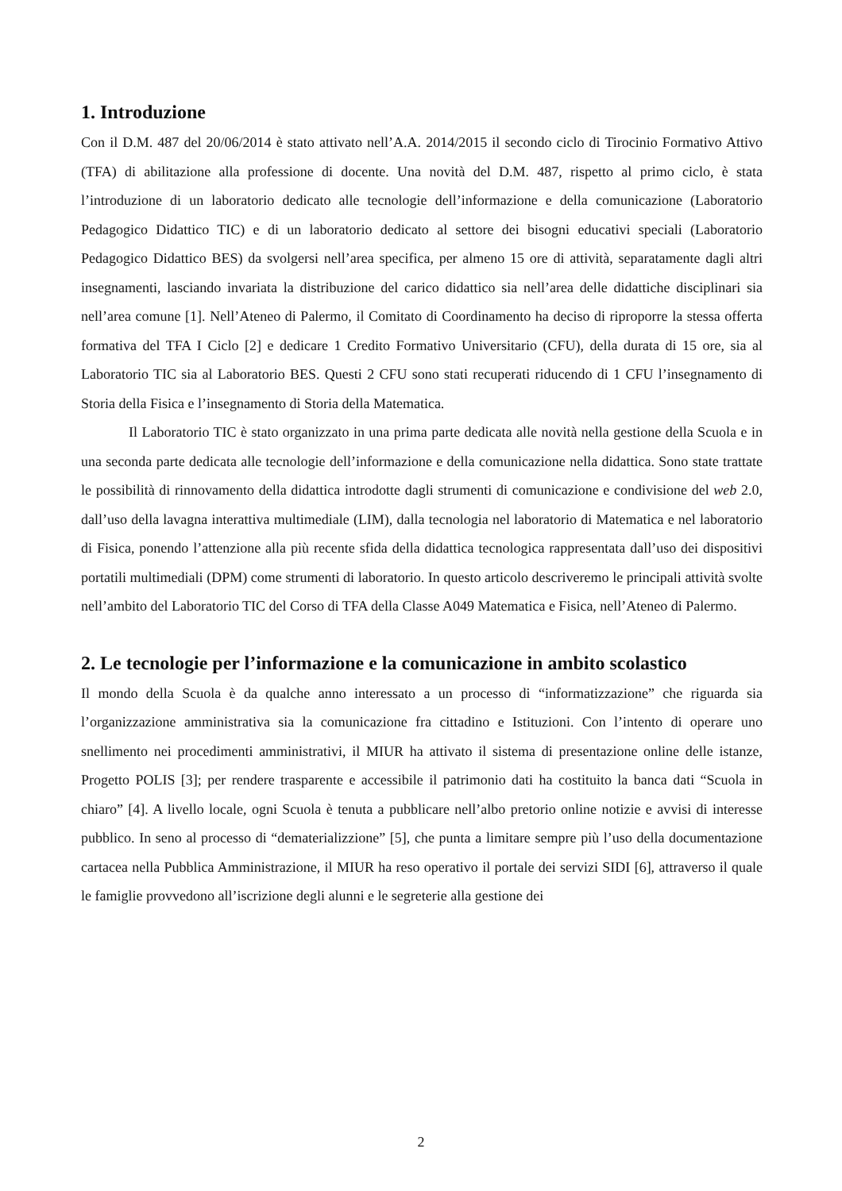1. Introduzione
Con il D.M. 487 del 20/06/2014 è stato attivato nell’A.A. 2014/2015 il secondo ciclo di Tirocinio Formativo Attivo (TFA) di abilitazione alla professione di docente. Una novità del D.M. 487, rispetto al primo ciclo, è stata l’introduzione di un laboratorio dedicato alle tecnologie dell’informazione e della comunicazione (Laboratorio Pedagogico Didattico TIC) e di un laboratorio dedicato al settore dei bisogni educativi speciali (Laboratorio Pedagogico Didattico BES) da svolgersi nell’area specifica, per almeno 15 ore di attività, separatamente dagli altri insegnamenti, lasciando invariata la distribuzione del carico didattico sia nell’area delle didattiche disciplinari sia nell’area comune [1]. Nell’Ateneo di Palermo, il Comitato di Coordinamento ha deciso di riproporre la stessa offerta formativa del TFA I Ciclo [2] e dedicare 1 Credito Formativo Universitario (CFU), della durata di 15 ore, sia al Laboratorio TIC sia al Laboratorio BES. Questi 2 CFU sono stati recuperati riducendo di 1 CFU l’insegnamento di Storia della Fisica e l’insegnamento di Storia della Matematica.
Il Laboratorio TIC è stato organizzato in una prima parte dedicata alle novità nella gestione della Scuola e in una seconda parte dedicata alle tecnologie dell’informazione e della comunicazione nella didattica. Sono state trattate le possibilità di rinnovamento della didattica introdotte dagli strumenti di comunicazione e condivisione del web 2.0, dall’uso della lavagna interattiva multimediale (LIM), dalla tecnologia nel laboratorio di Matematica e nel laboratorio di Fisica, ponendo l’attenzione alla più recente sfida della didattica tecnologica rappresentata dall’uso dei dispositivi portatili multimediali (DPM) come strumenti di laboratorio. In questo articolo descriveremo le principali attività svolte nell’ambito del Laboratorio TIC del Corso di TFA della Classe A049 Matematica e Fisica, nell’Ateneo di Palermo.
2. Le tecnologie per l’informazione e la comunicazione in ambito scolastico
Il mondo della Scuola è da qualche anno interessato a un processo di “informatizzazione” che riguarda sia l’organizzazione amministrativa sia la comunicazione fra cittadino e Istituzioni. Con l’intento di operare uno snellimento nei procedimenti amministrativi, il MIUR ha attivato il sistema di presentazione online delle istanze, Progetto POLIS [3]; per rendere trasparente e accessibile il patrimonio dati ha costituito la banca dati “Scuola in chiaro” [4]. A livello locale, ogni Scuola è tenuta a pubblicare nell’albo pretorio online notizie e avvisi di interesse pubblico. In seno al processo di “dematerializzione” [5], che punta a limitare sempre più l’uso della documentazione cartacea nella Pubblica Amministrazione, il MIUR ha reso operativo il portale dei servizi SIDI [6], attraverso il quale le famiglie provvedono all’iscrizione degli alunni e le segreterie alla gestione dei
2